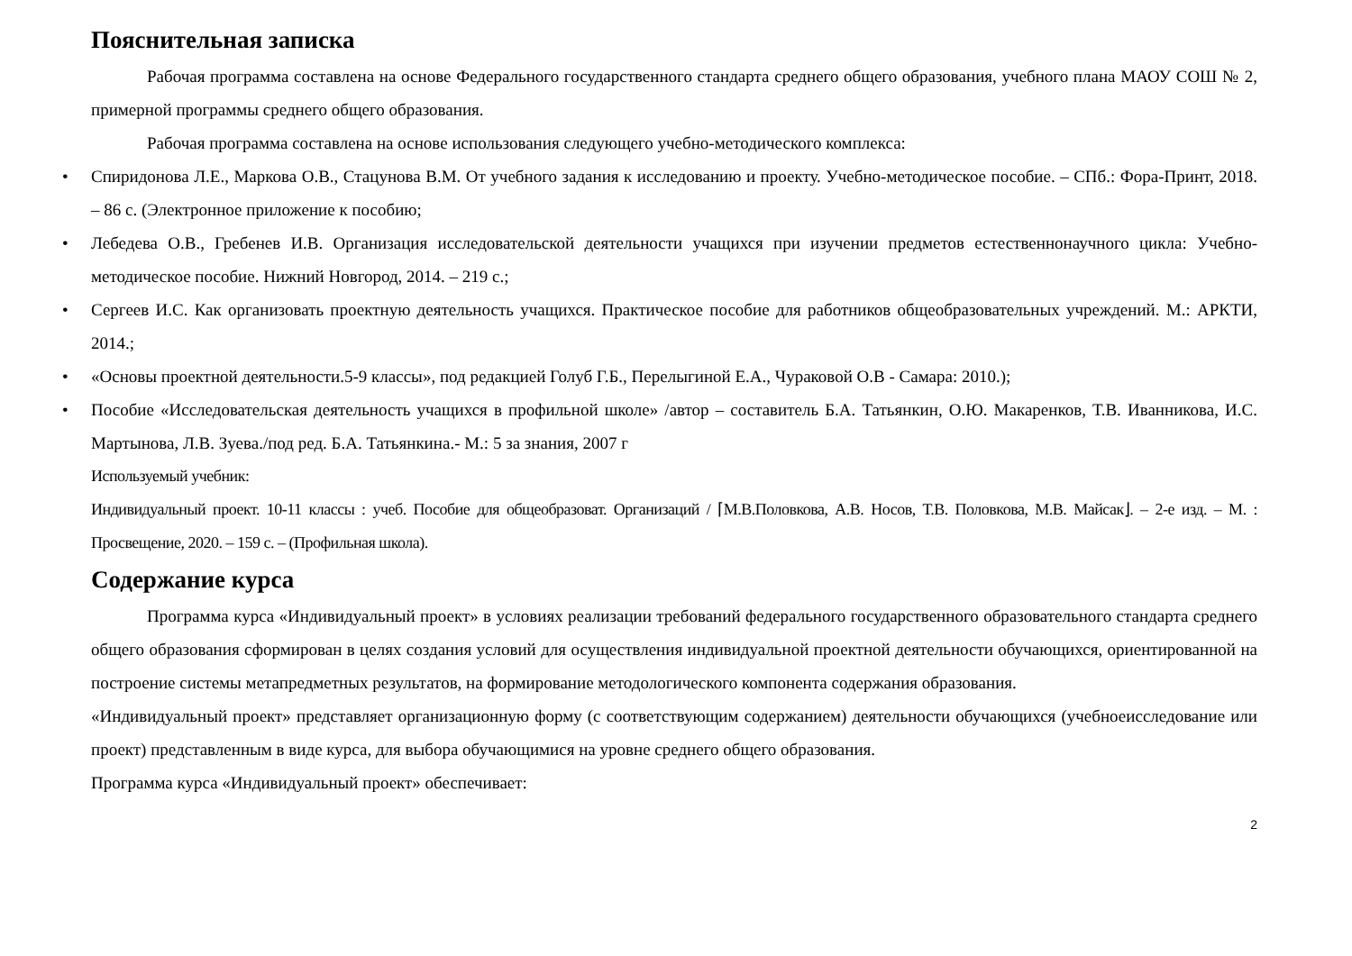Пояснительная записка
Рабочая программа составлена на основе Федерального государственного стандарта среднего общего образования, учебного плана МАОУ СОШ № 2, примерной программы среднего общего образования.
Рабочая программа составлена на основе использования следующего учебно-методического комплекса:
• Спиридонова Л.Е., Маркова О.В., Стацунова В.М. От учебного задания к исследованию и проекту. Учебно-методическое пособие. – СПб.: Фора-Принт, 2018. – 86 с. (Электронное приложение к пособию;
• Лебедева О.В., Гребенев И.В. Организация исследовательской деятельности учащихся при изучении предметов естественнонаучного цикла: Учебно-методическое пособие. Нижний Новгород, 2014. – 219 с.;
• Сергеев И.С. Как организовать проектную деятельность учащихся. Практическое пособие для работников общеобразовательных учреждений. М.: АРКТИ, 2014.;
• «Основы проектной деятельности.5-9 классы», под редакцией Голуб Г.Б., Перелыгиной Е.А., Чураковой О.В - Самара: 2010.);
• Пособие «Исследовательская деятельность учащихся в профильной школе» /автор – составитель Б.А. Татьянкин, О.Ю. Макаренков, Т.В. Иванникова, И.С. Мартынова, Л.В. Зуева./под ред. Б.А. Татьянкина.- М.: 5 за знания, 2007 г
Используемый учебник:
Индивидуальный проект. 10-11 классы : учеб. Пособие для общеобразоват. Организаций / ⌈М.В.Половкова, А.В. Носов, Т.В. Половкова, М.В. Майсак⌋. – 2-е изд. – М. : Просвещение, 2020. – 159 с. – (Профильная школа).
Содержание курса
Программа курса «Индивидуальный проект» в условиях реализации требований федерального государственного образовательного стандарта среднего общего образования сформирован в целях создания условий для осуществления индивидуальной проектной деятельности обучающихся, ориентированной на построение системы метапредметных результатов, на формирование методологического компонента содержания образования.
«Индивидуальный проект» представляет организационную форму (с соответствующим содержанием) деятельности обучающихся (учебноеисследование или проект) представленным в виде курса, для выбора обучающимися на уровне среднего общего образования.
Программа курса «Индивидуальный проект» обеспечивает:
2